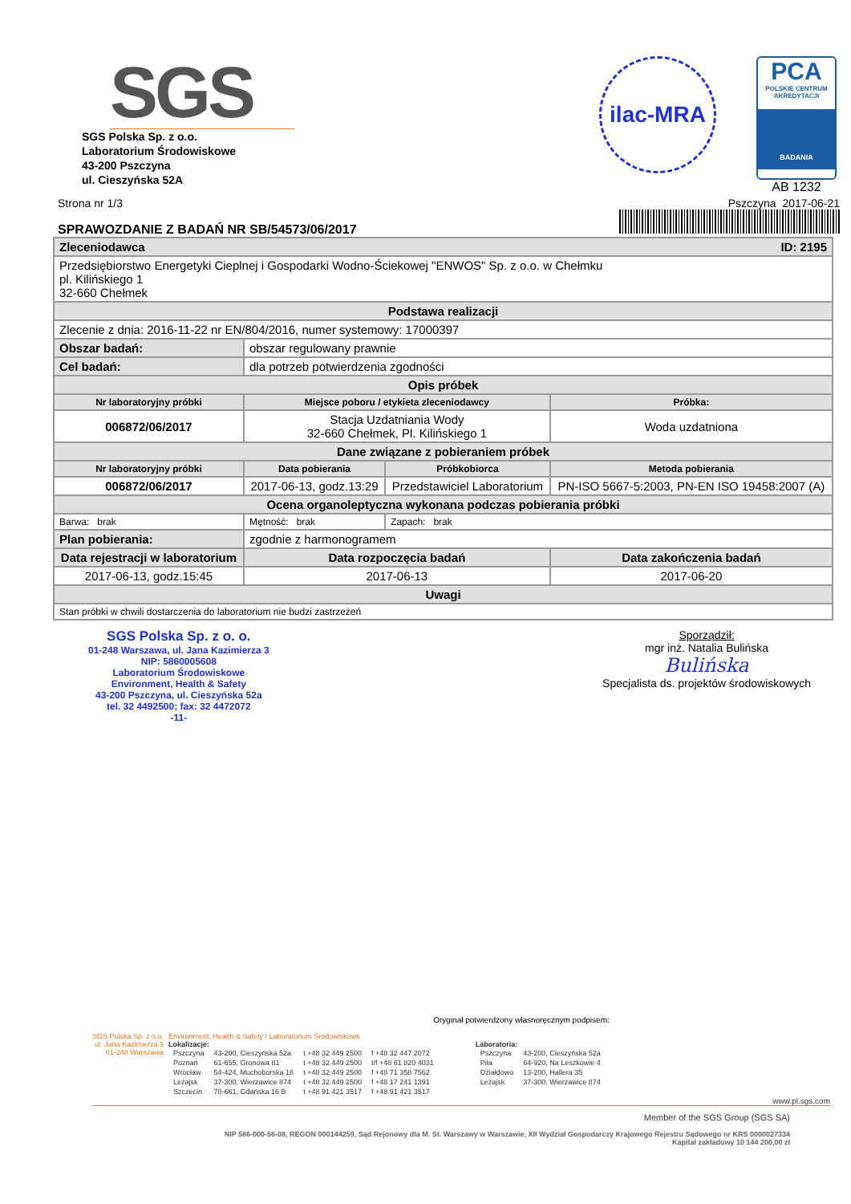SGS
SGS Polska Sp. z o.o.
Laboratorium Środowiskowe
43-200 Pszczyna
ul. Cieszyńska 52A
ilac-MRA
PCA
POLSKIE CENTRUM AKREDYTACJI
BADANIA
AB 1232
Strona nr 1/3
SPRAWOZDANIE Z BADAŃ NR SB/54573/06/2017
Pszczyna 2017-06-21
| Zleceniodawca ID: 2195 | | | |
| --- | --- | --- | --- |
| Przedsiębiorstwo Energetyki Cieplnej i Gospodarki Wodno-Ściekowej "ENWOS" Sp. z o.o. w Chełmku pl. Kilińskiego 1 32-660 Chełmek | | | |
| Podstawa realizacji | | | |
| Zlecenie z dnia: 2016-11-22 nr EN/804/2016, numer systemowy: 17000397 | | | |
| Obszar badań: | obszar regulowany prawnie | | |
| Cel badań: | dla potrzeb potwierdzenia zgodności | | |
| Opis próbek | | | |
| Nr laboratoryjny próbki | Miejsce poboru / etykieta zleceniodawcy | | Próbka: |
| 006872/06/2017 | Stacja Uzdatniania Wody 32-660 Chełmek, Pl. Kilińskiego 1 | | Woda uzdatniona |
| Dane związane z pobieraniem próbek | | | |
| Nr laboratoryjny próbki | Data pobierania | Próbkobiorca | Metoda pobierania |
| 006872/06/2017 | 2017-06-13, godz.13:29 | Przedstawiciel Laboratorium | PN-ISO 5667-5:2003, PN-EN ISO 19458:2007 (A) |
| Ocena organoleptyczna wykonana podczas pobierania próbki | | | |
| Barwa: brak | Mętność: brak | Zapach: brak | |
| Plan pobierania: | zgodnie z harmonogramem | | |
| Data rejestracji w laboratorium | Data rozpoczęcia badań | | Data zakończenia badań |
| 2017-06-13, godz.15:45 | 2017-06-13 | | 2017-06-20 |
| Uwagi | | | |
| Stan próbki w chwili dostarczenia do laboratorium nie budzi zastrzeżeń | | | |
SGS Polska Sp. z o. o.
01-248 Warszawa, ul. Jana Kazimierza 3
NIP: 5860005608
Laboratorium Środowiskowe
Environment, Health & Safety
43-200 Pszczyna, ul. Cieszyńska 52a
tel. 32 4492500; fax: 32 4472072
-11-
Sporządził:
mgr inż. Natalia Bulińska
Bulińska
Specjalista ds. projektów środowiskowych
Oryginał potwierdzony własnoręcznym podpisem:
SGS Polska Sp. z o.o.
ul. Jana Kazimierza 3
01-248 Warszawa
Environment, Health & Safety / Laboratorium Środowiskowe
Lokalizacje:
| Pszczyna | 43-200, Cieszyńska 52a | t +48 32 449 2500 | f +48 32 447 2072 |
| Poznań | 61-655, Gronowa 81 | t +48 32 449 2500 | t/f +48 61 820 4031 |
| Wrocław | 54-424, Muchoborska 18 | t +48 32 449 2500 | f +48 71 358 7562 |
| Leżajsk | 37-300, Wierzawice 874 | t +48 32 449 2500 | f +48 17 241 1391 |
| Szczecin | 70-661, Gdańska 16 B | t +48 91 421 3517 | f +48 91 421 3517 |
Laboratoria:
| Pszczyna | 43-200, Cieszyńska 52a |
| Piła | 64-920, Na Leszkowie 4 |
| Działdowo | 13-200, Hallera 35 |
| Leżajsk | 37-300, Wierzawice 874 |
www.pl.sgs.com
Member of the SGS Group (SGS SA)
NIP 586-000-56-08, REGON 000144259, Sąd Rejonowy dla M. St. Warszawy w Warszawie, XII Wydział Gospodarczy Krajowego Rejestru Sądowego nr KRS 0000027334
Kapitał zakładowy 10 144 200,00 zł